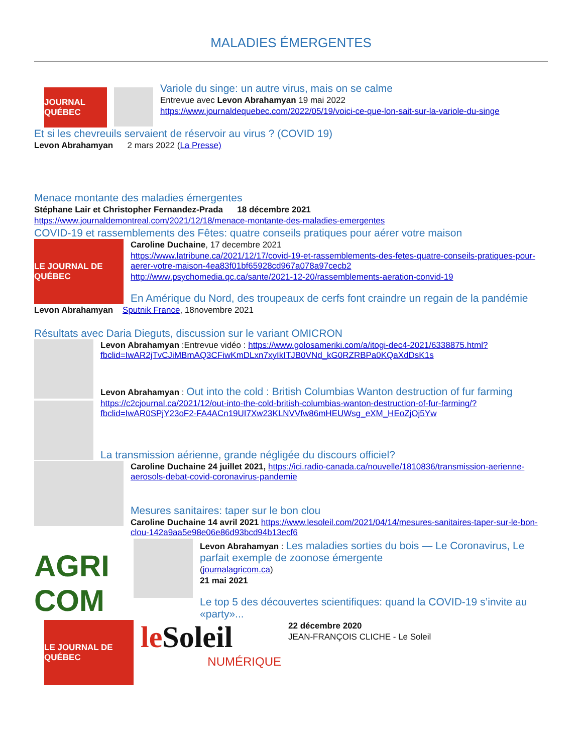MALADIES ÉMERGENTES
JOURNAL QUÉBEC
Variole du singe: un autre virus, mais on se calme
Entrevue avec Levon Abrahamyan 19 mai 2022
https://www.journaldequebec.com/2022/05/19/voici-ce-que-lon-sait-sur-la-variole-du-singe
Et si les chevreuils servaient de réservoir au virus ? (COVID 19)
Levon Abrahamyan 2 mars 2022 (La Presse)
Menace montante des maladies émergentes
Stéphane Lair et Christopher Fernandez-Prada 18 décembre 2021
https://www.journaldemontreal.com/2021/12/18/menace-montante-des-maladies-emergentes
COVID-19 et rassemblements des Fêtes: quatre conseils pratiques pour aérer votre maison
LE JOURNAL DE QUÉBEC
Caroline Duchaine, 17 decembre 2021
https://www.latribune.ca/2021/12/17/covid-19-et-rassemblements-des-fetes-quatre-conseils-pratiques-pour-aerer-votre-maison-4ea83f01bf65928cd967a078a97cecb2
http://www.psychomedia.qc.ca/sante/2021-12-20/rassemblements-aeration-convid-19
En Amérique du Nord, des troupeaux de cerfs font craindre un regain de la pandémie
Levon Abrahamyan Sputnik France, 18novembre 2021
Résultats avec Daria Dieguts, discussion sur le variant OMICRON
Levon Abrahamyan :Entrevue vidéo : https://www.golosameriki.com/a/itogi-dec4-2021/6338875.html?fbclid=IwAR2jTvCJiMBmAQ3CFiwKmDLxn7xyIkITJB0VNd_kG0RZRBPa0KQaXdDsK1s
Levon Abrahamyan : Out into the cold : British Columbias Wanton destruction of fur farming
https://c2cjournal.ca/2021/12/out-into-the-cold-british-columbias-wanton-destruction-of-fur-farming/?fbclid=IwAR0SPjY23oF2-FA4ACn19UI7Xw23KLNVVfw86mHEUWsg_eXM_HEoZjOj5Yw
La transmission aérienne, grande négligée du discours officiel?
Caroline Duchaine 24 juillet 2021, https://ici.radio-canada.ca/nouvelle/1810836/transmission-aerienne-aerosols-debat-covid-coronavirus-pandemie
Mesures sanitaires: taper sur le bon clou
Caroline Duchaine 14 avril 2021 https://www.lesoleil.com/2021/04/14/mesures-sanitaires-taper-sur-le-bon-clou-142a9aa5e98e06e86d93bcd94b13ecf6
AGRI COM
Levon Abrahamyan : Les maladies sorties du bois — Le Coronavirus, Le parfait exemple de zoonose émergente
(journalagricom.ca)
21 mai 2021
Le top 5 des découvertes scientifiques: quand la COVID-19 s’invite au «party»...
LE JOURNAL DE QUÉBEC
le Soleil
NUMÉRIQUE
22 décembre 2020
JEAN-FRANÇOIS CLICHE - Le Soleil